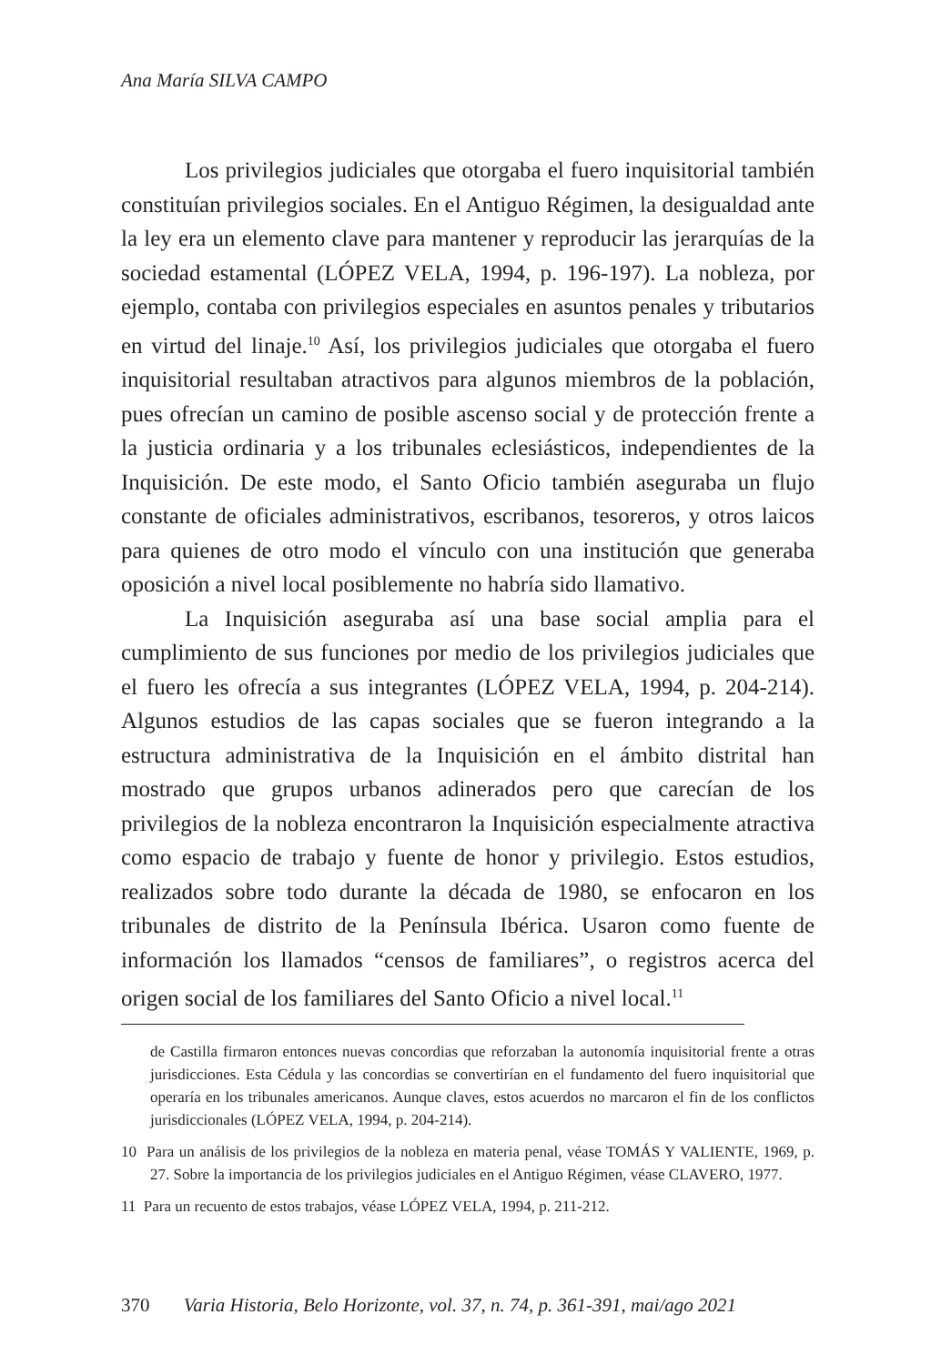Ana María SILVA CAMPO
Los privilegios judiciales que otorgaba el fuero inquisitorial también constituían privilegios sociales. En el Antiguo Régimen, la desigualdad ante la ley era un elemento clave para mantener y reproducir las jerarquías de la sociedad estamental (LÓPEZ VELA, 1994, p. 196-197). La nobleza, por ejemplo, contaba con privilegios especiales en asuntos penales y tributarios en virtud del linaje.<sup>10</sup> Así, los privilegios judiciales que otorgaba el fuero inquisitorial resultaban atractivos para algunos miembros de la población, pues ofrecían un camino de posible ascenso social y de protección frente a la justicia ordinaria y a los tribunales eclesiásticos, independientes de la Inquisición. De este modo, el Santo Oficio también aseguraba un flujo constante de oficiales administrativos, escribanos, tesoreros, y otros laicos para quienes de otro modo el vínculo con una institución que generaba oposición a nivel local posiblemente no habría sido llamativo.
La Inquisición aseguraba así una base social amplia para el cumplimiento de sus funciones por medio de los privilegios judiciales que el fuero les ofrecía a sus integrantes (LÓPEZ VELA, 1994, p. 204-214). Algunos estudios de las capas sociales que se fueron integrando a la estructura administrativa de la Inquisición en el ámbito distrital han mostrado que grupos urbanos adinerados pero que carecían de los privilegios de la nobleza encontraron la Inquisición especialmente atractiva como espacio de trabajo y fuente de honor y privilegio. Estos estudios, realizados sobre todo durante la década de 1980, se enfocaron en los tribunales de distrito de la Península Ibérica. Usaron como fuente de información los llamados “censos de familiares”, o registros acerca del origen social de los familiares del Santo Oficio a nivel local.<sup>11</sup>
de Castilla firmaron entonces nuevas concordias que reforzaban la autonomía inquisitorial frente a otras jurisdicciones. Esta Cédula y las concordias se convertirían en el fundamento del fuero inquisitorial que operaría en los tribunales americanos. Aunque claves, estos acuerdos no marcaron el fin de los conflictos jurisdiccionales (LÓPEZ VELA, 1994, p. 204-214).
10 Para un análisis de los privilegios de la nobleza en materia penal, véase TOMÁS Y VALIENTE, 1969, p. 27. Sobre la importancia de los privilegios judiciales en el Antiguo Régimen, véase CLAVERO, 1977.
11 Para un recuento de estos trabajos, véase LÓPEZ VELA, 1994, p. 211-212.
370 Varia Historia, Belo Horizonte, vol. 37, n. 74, p. 361-391, mai/ago 2021